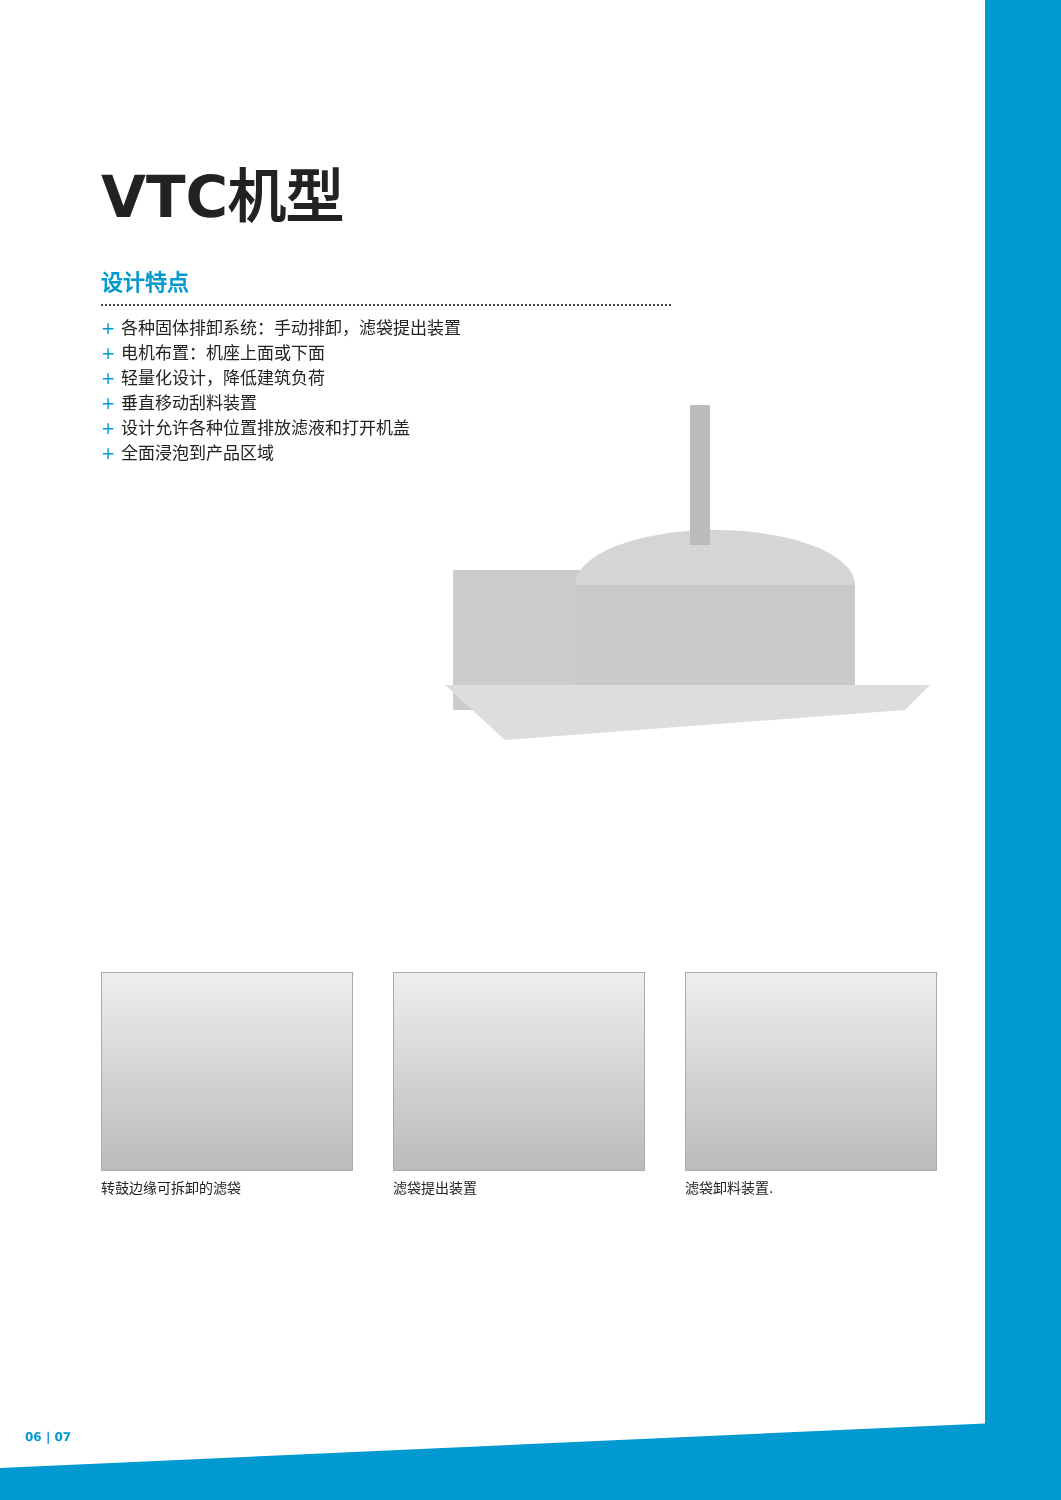VTC机型
设计特点
+ 各种固体排卸系统：手动排卸，滤袋提出装置
+ 电机布置：机座上面或下面
+ 轻量化设计，降低建筑负荷
+ 垂直移动刮料装置
+ 设计允许各种位置排放滤液和打开机盖
+ 全面浸泡到产品区域
转鼓边缘可拆卸的滤袋 滤袋提出装置 滤袋卸料装置.
06 | 07